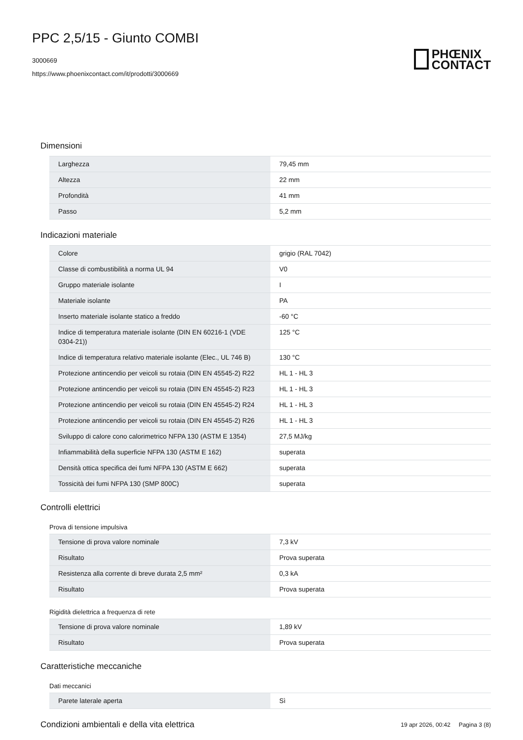PPC 2,5/15 - Giunto COMBI
3000669
https://www.phoenixcontact.com/it/prodotti/3000669
PHŒNIX
CONTACT
Dimensioni
| Larghezza | 79,45 mm |
| Altezza | 22 mm |
| Profondità | 41 mm |
| Passo | 5,2 mm |
Indicazioni materiale
| Colore | grigio (RAL 7042) |
| Classe di combustibilità a norma UL 94 | V0 |
| Gruppo materiale isolante | I |
| Materiale isolante | PA |
| Inserto materiale isolante statico a freddo | -60 °C |
| Indice di temperatura materiale isolante (DIN EN 60216-1 (VDE 0304-21)) | 125 °C |
| Indice di temperatura relativo materiale isolante (Elec., UL 746 B) | 130 °C |
| Protezione antincendio per veicoli su rotaia (DIN EN 45545-2) R22 | HL 1 - HL 3 |
| Protezione antincendio per veicoli su rotaia (DIN EN 45545-2) R23 | HL 1 - HL 3 |
| Protezione antincendio per veicoli su rotaia (DIN EN 45545-2) R24 | HL 1 - HL 3 |
| Protezione antincendio per veicoli su rotaia (DIN EN 45545-2) R26 | HL 1 - HL 3 |
| Sviluppo di calore cono calorimetrico NFPA 130 (ASTM E 1354) | 27,5 MJ/kg |
| Infiammabilità della superficie NFPA 130 (ASTM E 162) | superata |
| Densità ottica specifica dei fumi NFPA 130 (ASTM E 662) | superata |
| Tossicità dei fumi NFPA 130 (SMP 800C) | superata |
Controlli elettrici
Prova di tensione impulsiva
| Tensione di prova valore nominale | 7,3 kV |
| Risultato | Prova superata |
| Resistenza alla corrente di breve durata 2,5 mm² | 0,3 kA |
| Risultato | Prova superata |
Rigidità dielettrica a frequenza di rete
| Tensione di prova valore nominale | 1,89 kV |
| Risultato | Prova superata |
Caratteristiche meccaniche
Dati meccanici
| Parete laterale aperta | Sì |
Condizioni ambientali e della vita elettrica
19 apr 2026, 00:42 Pagina 3 (8)